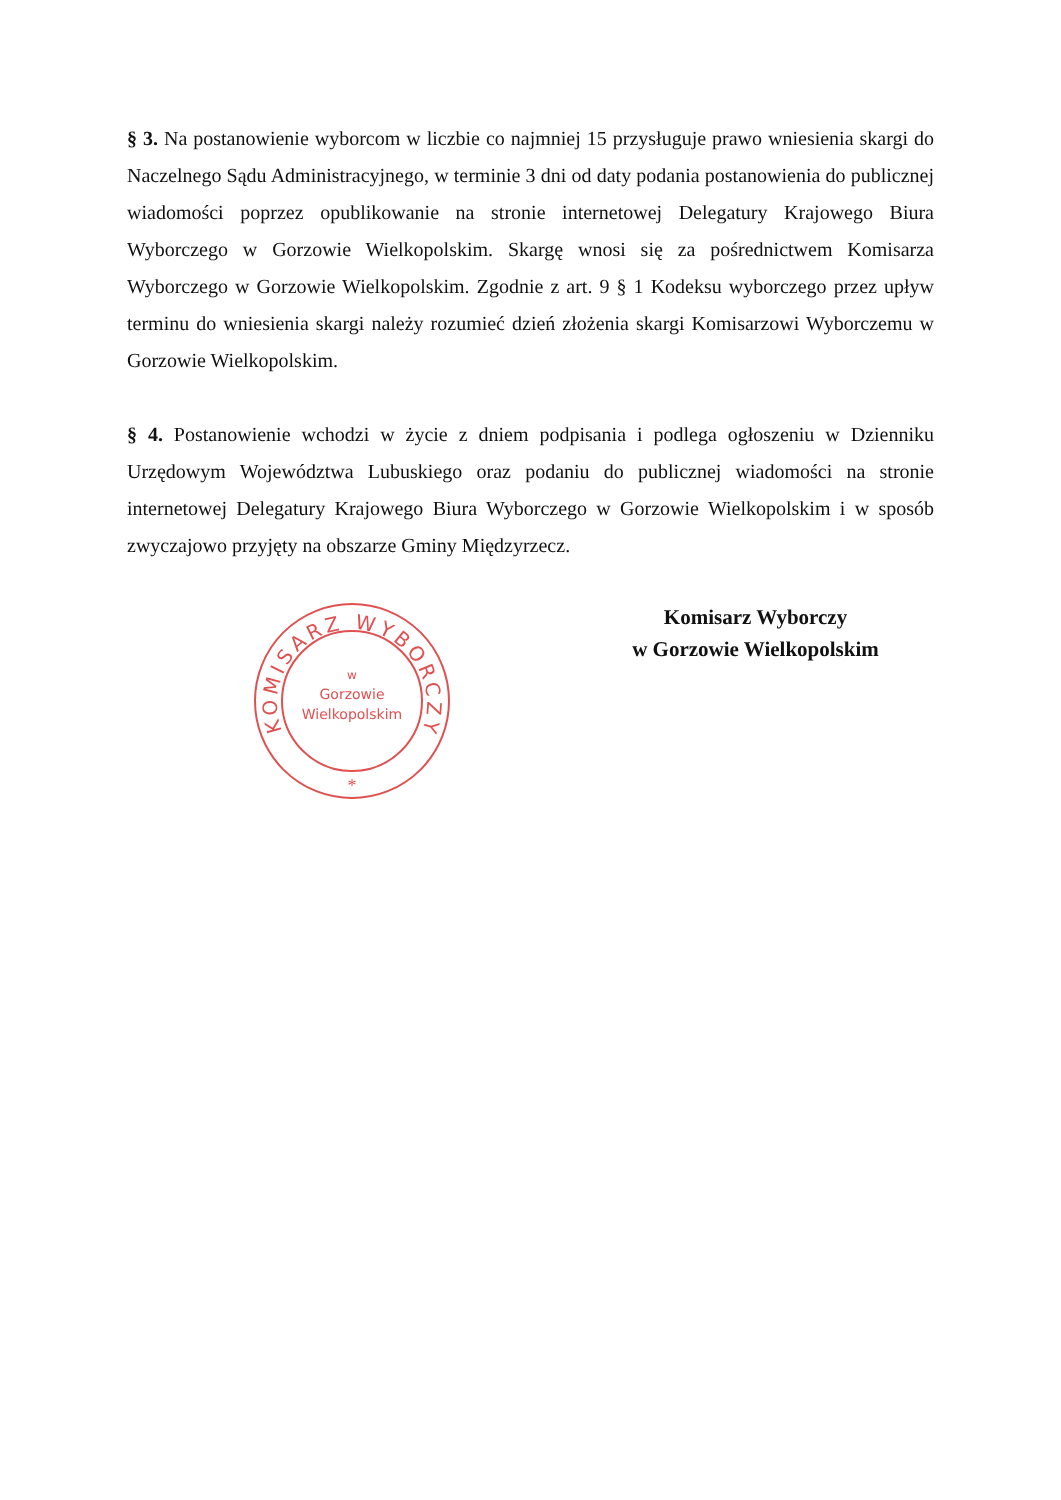§ 3. Na postanowienie wyborcom w liczbie co najmniej 15 przysługuje prawo wniesienia skargi do Naczelnego Sądu Administracyjnego, w terminie 3 dni od daty podania postanowienia do publicznej wiadomości poprzez opublikowanie na stronie internetowej Delegatury Krajowego Biura Wyborczego w Gorzowie Wielkopolskim. Skargę wnosi się za pośrednictwem Komisarza Wyborczego w Gorzowie Wielkopolskim. Zgodnie z art. 9 § 1 Kodeksu wyborczego przez upływ terminu do wniesienia skargi należy rozumieć dzień złożenia skargi Komisarzowi Wyborczemu w Gorzowie Wielkopolskim.
§ 4. Postanowienie wchodzi w życie z dniem podpisania i podlega ogłoszeniu w Dzienniku Urzędowym Województwa Lubuskiego oraz podaniu do publicznej wiadomości na stronie internetowej Delegatury Krajowego Biura Wyborczego w Gorzowie Wielkopolskim i w sposób zwyczajowo przyjęty na obszarze Gminy Międzyrzecz.
KOMISARZ WYBORCZY
w
Gorzowie
Wielkopolskim
*
Komisarz Wyborczy
w Gorzowie Wielkopolskim